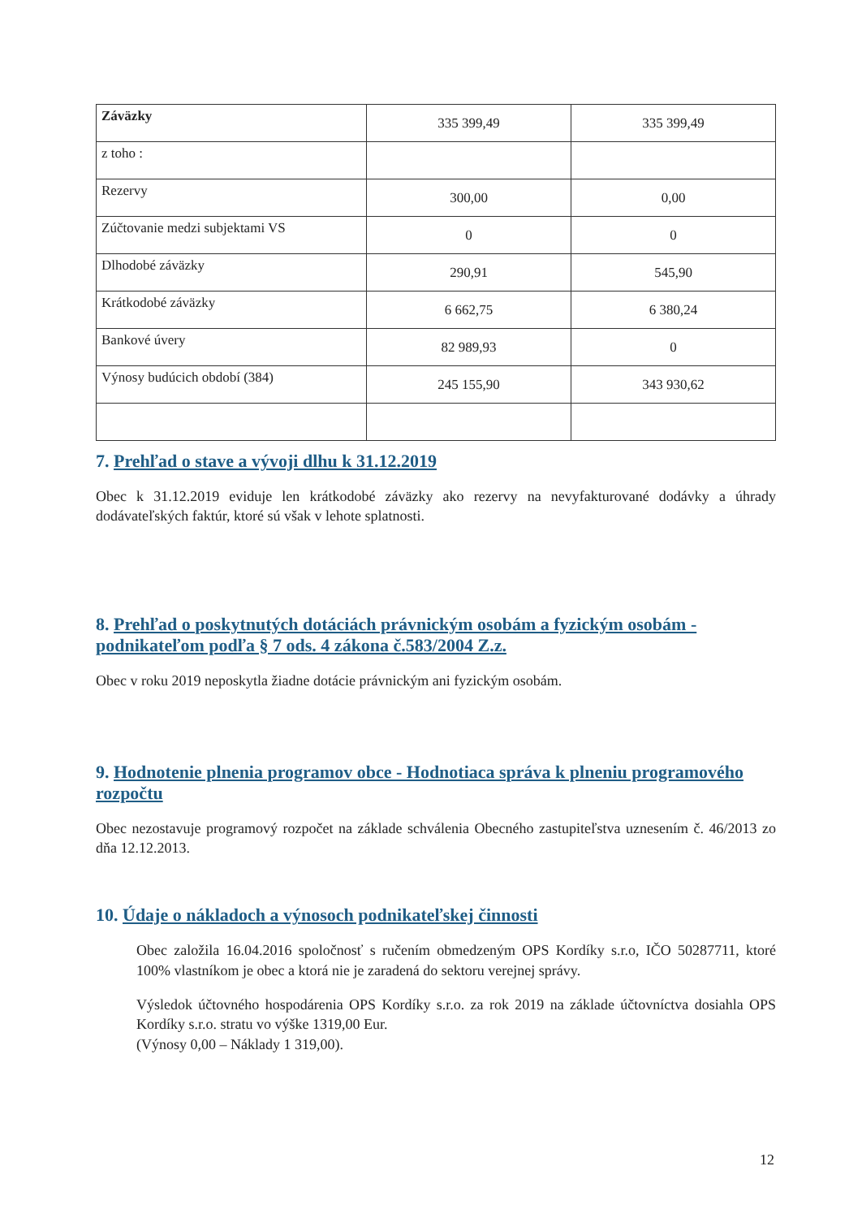| Záväzky | 335 399,49 | 335 399,49 |
| z toho : | | |
| Rezervy | 300,00 | 0,00 |
| Zúčtovanie medzi subjektami VS | 0 | 0 |
| Dlhodobé záväzky | 290,91 | 545,90 |
| Krátkodobé záväzky | 6 662,75 | 6 380,24 |
| Bankové úvery | 82 989,93 | 0 |
| Výnosy budúcich období (384) | 245 155,90 | 343 930,62 |
7. Prehľad o stave a vývoji dlhu k 31.12.2019
Obec k 31.12.2019 eviduje len krátkodobé záväzky ako rezervy na nevyfakturované dodávky a úhrady dodávateľských faktúr, ktoré sú však v lehote splatnosti.
8. Prehľad o poskytnutých dotáciách právnickým osobám a fyzickým osobám - podnikateľom podľa § 7 ods. 4 zákona č.583/2004 Z.z.
Obec v roku 2019 neposkytla žiadne dotácie právnickým ani fyzickým osobám.
9. Hodnotenie plnenia programov obce - Hodnotiaca správa k plneniu programového rozpočtu
Obec nezostavuje programový rozpočet na základe schválenia Obecného zastupiteľstva uznesením č. 46/2013 zo dňa 12.12.2013.
10. Údaje o nákladoch a výnosoch podnikateľskej činnosti
Obec založila 16.04.2016 spoločnosť s ručením obmedzeným OPS Kordíky s.r.o, IČO 50287711, ktoré 100% vlastníkom je obec a ktorá nie je zaradená do sektoru verejnej správy.
Výsledok účtovného hospodárenia OPS Kordíky s.r.o. za rok 2019 na základe účtovníctva dosiahla OPS Kordíky s.r.o. stratu vo výške 1319,00 Eur.
(Výnosy 0,00 – Náklady 1 319,00).
12